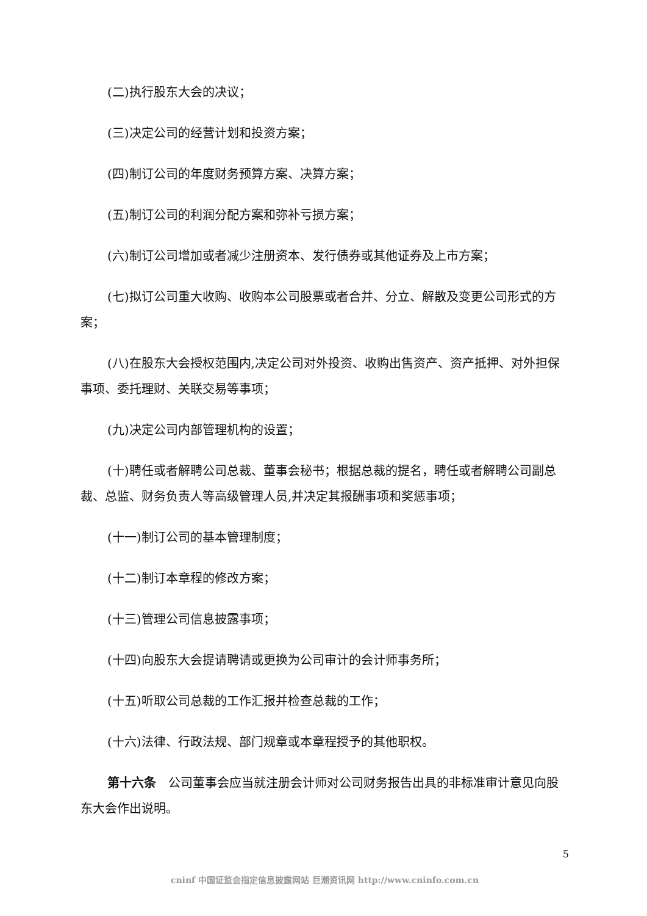(二)执行股东大会的决议；
(三)决定公司的经营计划和投资方案；
(四)制订公司的年度财务预算方案、决算方案；
(五)制订公司的利润分配方案和弥补亏损方案；
(六)制订公司增加或者减少注册资本、发行债券或其他证券及上市方案；
(七)拟订公司重大收购、收购本公司股票或者合并、分立、解散及变更公司形式的方案；
(八)在股东大会授权范围内,决定公司对外投资、收购出售资产、资产抵押、对外担保事项、委托理财、关联交易等事项；
(九)决定公司内部管理机构的设置；
(十)聘任或者解聘公司总裁、董事会秘书；根据总裁的提名，聘任或者解聘公司副总裁、总监、财务负责人等高级管理人员,并决定其报酬事项和奖惩事项；
(十一)制订公司的基本管理制度；
(十二)制订本章程的修改方案；
(十三)管理公司信息披露事项；
(十四)向股东大会提请聘请或更换为公司审计的会计师事务所；
(十五)听取公司总裁的工作汇报并检查总裁的工作；
(十六)法律、行政法规、部门规章或本章程授予的其他职权。
第十六条　公司董事会应当就注册会计师对公司财务报告出具的非标准审计意见向股东大会作出说明。
5
cninf 中国证监会指定信息披露网站 巨潮资讯网 http://www.cninfo.com.cn